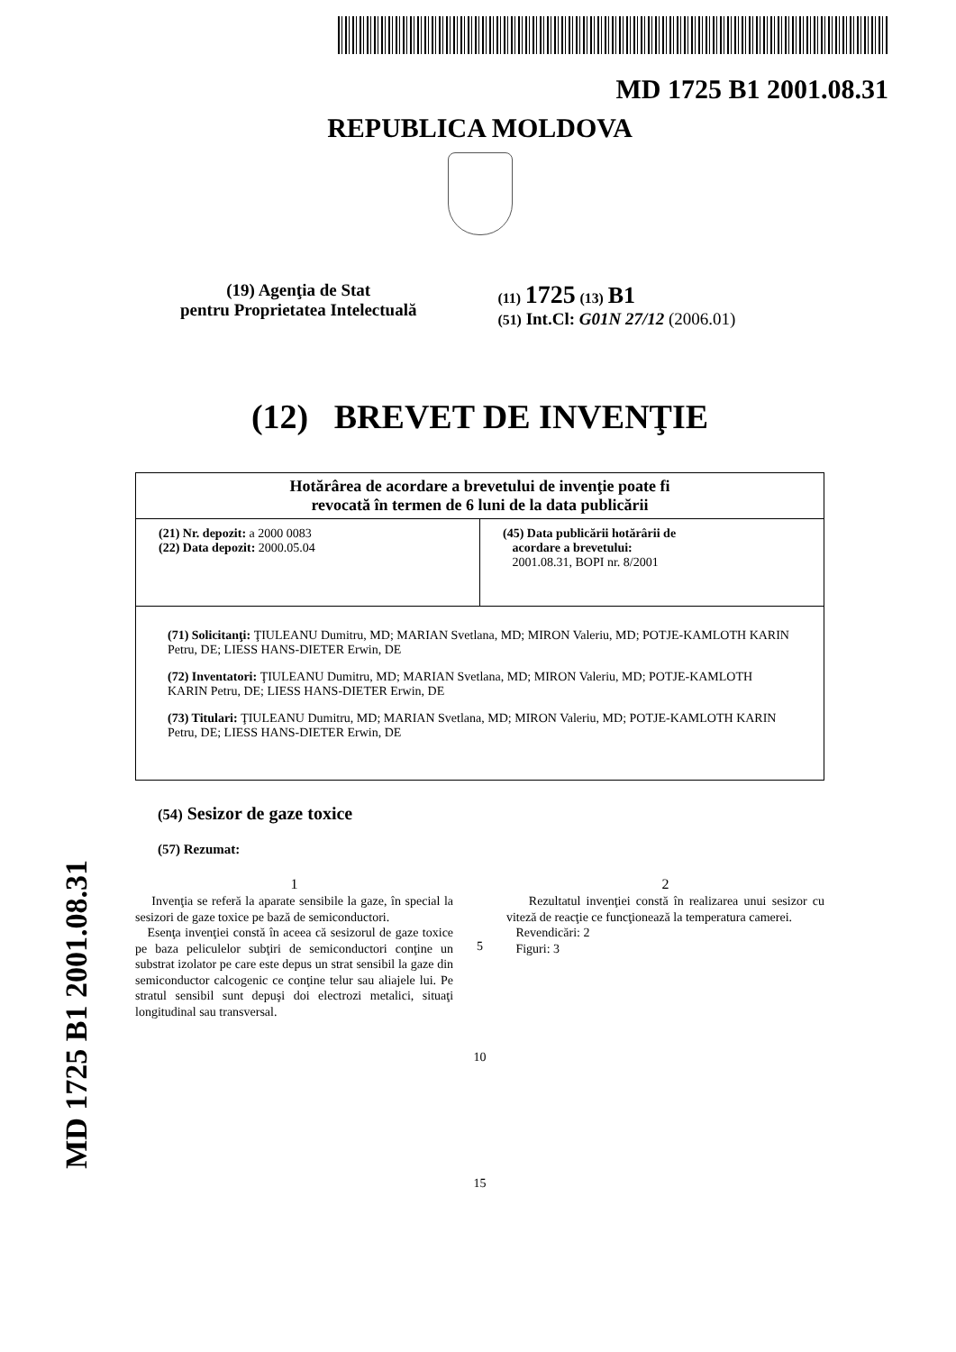MD 1725 B1 2001.08.31
REPUBLICA MOLDOVA
(19) Agenţia de Stat
pentru Proprietatea Intelectuală
(11) 1725 (13) B1
(51) Int.Cl: G01N 27/12 (2006.01)
(12) BREVET DE INVENŢIE
| Hotărârea de acordare a brevetului de invenţie poate fi revocată în termen de 6 luni de la data publicării | |
| (21) Nr. depozit: a 2000 0083 (22) Data depozit: 2000.05.04 | (45) Data publicării hotărârii de acordare a brevetului: 2001.08.31, BOPI nr. 8/2001 |
| (71) Solicitanţi: ŢIULEANU Dumitru, MD; MARIAN Svetlana, MD; MIRON Valeriu, MD; POTJE-KAMLOTH KARIN Petru, DE; LIESS HANS-DIETER Erwin, DE (72) Inventatori: ŢIULEANU Dumitru, MD; MARIAN Svetlana, MD; MIRON Valeriu, MD; POTJE-KAMLOTH KARIN Petru, DE; LIESS HANS-DIETER Erwin, DE (73) Titulari: ŢIULEANU Dumitru, MD; MARIAN Svetlana, MD; MIRON Valeriu, MD; POTJE-KAMLOTH KARIN Petru, DE; LIESS HANS-DIETER Erwin, DE | |
(54) Sesizor de gaze toxice
(57) Rezumat:
1
Invenţia se referă la aparate sensibile la gaze, în special la sesizori de gaze toxice pe bază de semiconductori.
Esenţa invenţiei constă în aceea că sesizorul de gaze toxice pe baza peliculelor subţiri de semiconductori conţine un substrat izolator pe care este depus un strat sensibil la gaze din semiconductor calcogenic ce conţine telur sau aliajele lui. Pe stratul sensibil sunt depuşi doi electrozi metalici, situaţi longitudinal sau transversal.
5
10
15
2
Rezultatul invenţiei constă în realizarea unui sesizor cu viteză de reacţie ce funcţionează la temperatura camerei.
Revendicări: 2
Figuri: 3
MD 1725 B1 2001.08.31